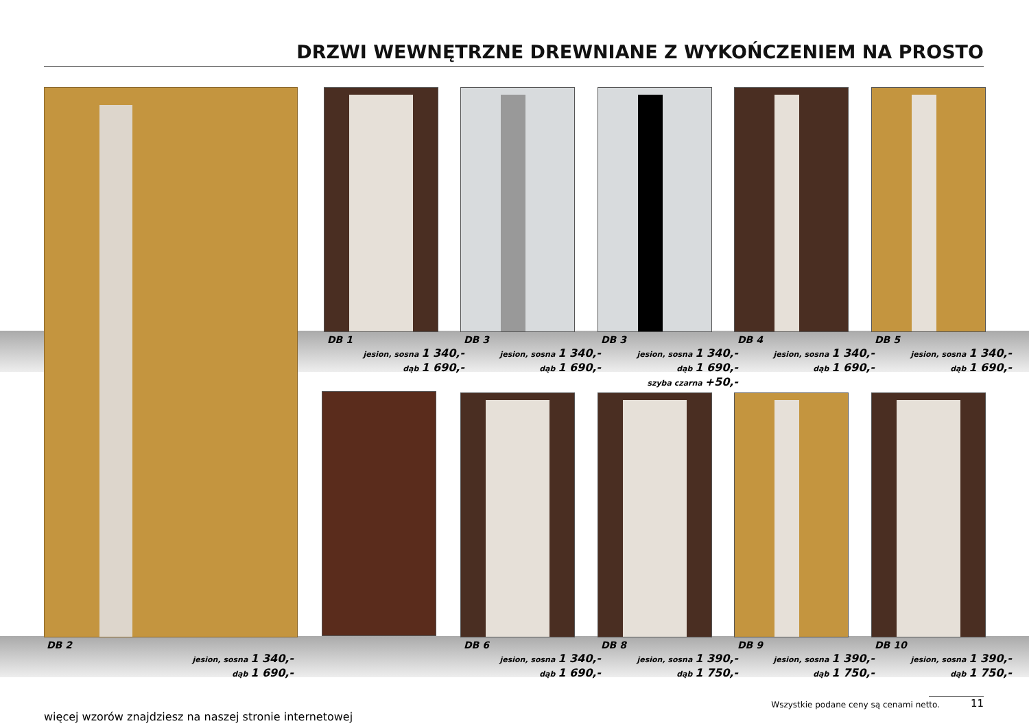DRZWI WEWNĘTRZNE DREWNIANE Z WYKOŃCZENIEM NA PROSTO
DB 1
jesion, sosna 1 340,-
dąb 1 690,-
DB 3
jesion, sosna 1 340,-
dąb 1 690,-
DB 3
jesion, sosna 1 340,-
dąb 1 690,-
szyba czarna +50,-
DB 4
jesion, sosna 1 340,-
dąb 1 690,-
DB 5
jesion, sosna 1 340,-
dąb 1 690,-
DB 2
jesion, sosna 1 340,-
dąb 1 690,-
DB 6
jesion, sosna 1 340,-
dąb 1 690,-
DB 8
jesion, sosna 1 390,-
dąb 1 750,-
DB 9
jesion, sosna 1 390,-
dąb 1 750,-
DB 10
jesion, sosna 1 390,-
dąb 1 750,-
więcej wzorów znajdziesz na naszej stronie internetowej
Wszystkie podane ceny są cenami netto.
11